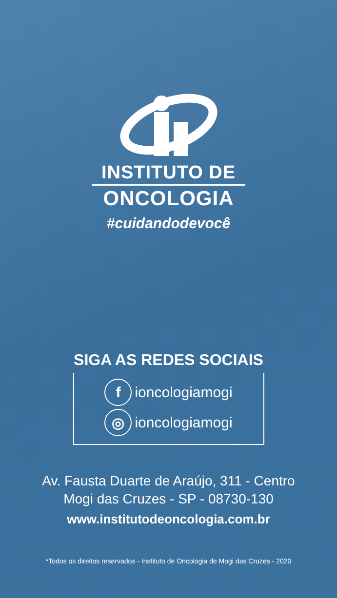INSTITUTO DE
ONCOLOGIA
#cuidandodevocê
SIGA AS REDES SOCIAIS
fioncologiamogi
◎ ioncologiamogi
Av. Fausta Duarte de Araújo, 311 - Centro
Mogi das Cruzes - SP - 08730-130
www.institutodeoncologia.com.br
*Todos os direitos reservados - Instituto de Oncologia de Mogi das Cruzes - 2020